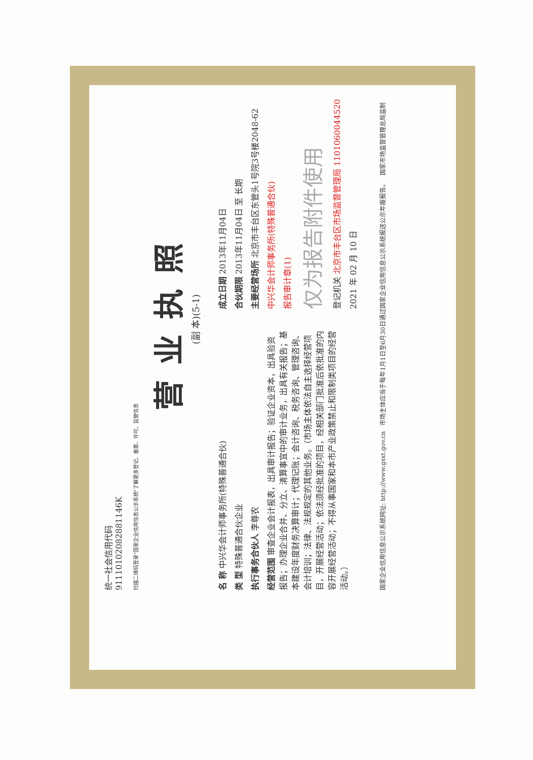统一社会信用代码
91110102082881146K
扫描二维码登录"国家企业信用信息公示系统"了解更多登记、备案、许可、监管信息
营业执照
(副 本)(5-1)
名 称 中兴华会计师事务所(特殊普通合伙)
类 型 特殊普通合伙企业
执行事务合伙人 李尊农
经营范围 审查企业会计报表，出具审计报告；验证企业资本，出具验资报告；办理企业合并、分立、清算事宜中的审计业务，出具有关报告；基本建设年度财务决算审计；代理记账；会计咨询、税务咨询、管理咨询、会计培训；法律、法规规定的其他业务。（市场主体依法自主选择经营项目，开展经营活动；依法须经批准的项目，经相关部门批准后依批准的内容开展经营活动；不得从事国家和本市产业政策禁止和限制类项目的经营活动。）
成立日期 2013年11月04日
合伙期限 2013年11月04日 至 长期
主要经营场所 北京市丰台区东管头1号院3号楼2048-62
中兴华会计师事务所(特殊普通合伙)
报告审计章(1)
仅为报告附件使用
登记机关 北京市丰台区市场监督管理局 1101060044520
2021 年 02 月 10 日
国家企业信用信息公示系统网址: http://www.gsxt.gov.cn 市场主体应当于每年1月1日至6月30日通过国家企业信用信息公示系统报送公示年度报告。 国家市场监督管理总局监制